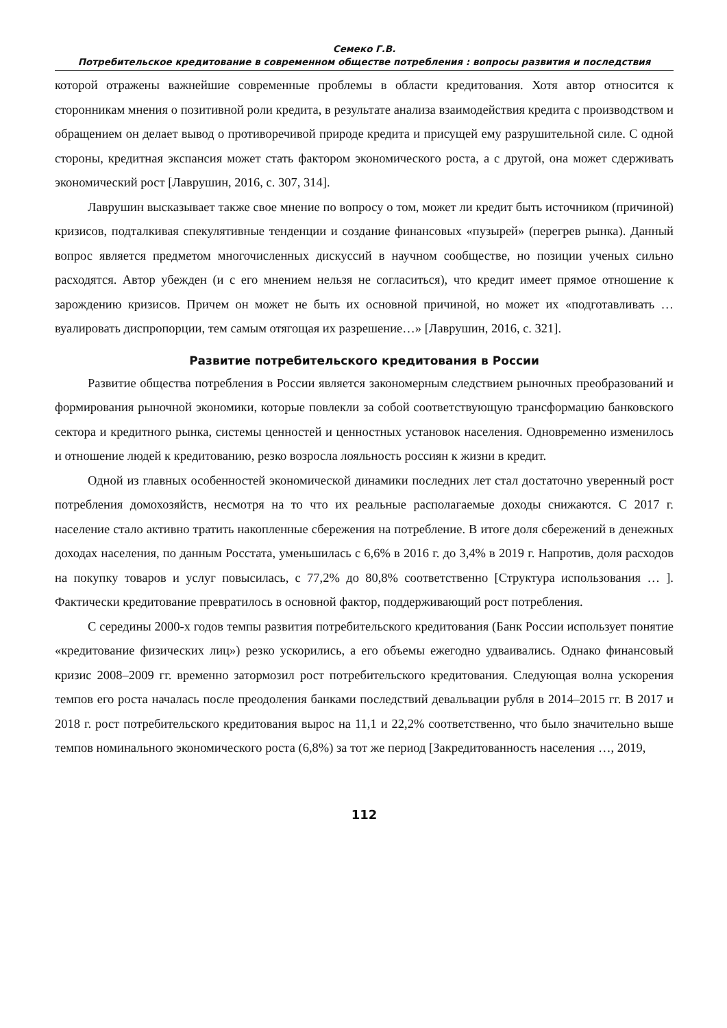Семеко Г.В.
Потребительское кредитование в современном обществе потребления : вопросы развития и последствия
которой отражены важнейшие современные проблемы в области кредитования. Хотя автор относится к сторонникам мнения о позитивной роли кредита, в результате анализа взаимодействия кредита с производством и обращением он делает вывод о противоречивой природе кредита и присущей ему разрушительной силе. С одной стороны, кредитная экспансия может стать фактором экономического роста, а с другой, она может сдерживать экономический рост [Лаврушин, 2016, с. 307, 314].
Лаврушин высказывает также свое мнение по вопросу о том, может ли кредит быть источником (причиной) кризисов, подталкивая спекулятивные тенденции и создание финансовых «пузырей» (перегрев рынка). Данный вопрос является предметом многочисленных дискуссий в научном сообществе, но позиции ученых сильно расходятся. Автор убежден (и с его мнением нельзя не согласиться), что кредит имеет прямое отношение к зарождению кризисов. Причем он может не быть их основной причиной, но может их «подготавливать …вуалировать диспропорции, тем самым отягощая их разрешение…» [Лаврушин, 2016, с. 321].
Развитие потребительского кредитования в России
Развитие общества потребления в России является закономерным следствием рыночных преобразований и формирования рыночной экономики, которые повлекли за собой соответствующую трансформацию банковского сектора и кредитного рынка, системы ценностей и ценностных установок населения. Одновременно изменилось и отношение людей к кредитованию, резко возросла лояльность россиян к жизни в кредит.
Одной из главных особенностей экономической динамики последних лет стал достаточно уверенный рост потребления домохозяйств, несмотря на то что их реальные располагаемые доходы снижаются. С 2017 г. население стало активно тратить накопленные сбережения на потребление. В итоге доля сбережений в денежных доходах населения, по данным Росстата, уменьшилась с 6,6% в 2016 г. до 3,4% в 2019 г. Напротив, доля расходов на покупку товаров и услуг повысилась, с 77,2% до 80,8% соответственно [Структура использования … ]. Фактически кредитование превратилось в основной фактор, поддерживающий рост потребления.
С середины 2000-х годов темпы развития потребительского кредитования (Банк России использует понятие «кредитование физических лиц») резко ускорились, а его объемы ежегодно удваивались. Однако финансовый кризис 2008–2009 гг. временно затормозил рост потребительского кредитования. Следующая волна ускорения темпов его роста началась после преодоления банками последствий девальвации рубля в 2014–2015 гг. В 2017 и 2018 г. рост потребительского кредитования вырос на 11,1 и 22,2% соответственно, что было значительно выше темпов номинального экономического роста (6,8%) за тот же период [Закредитованность населения …, 2019,
112